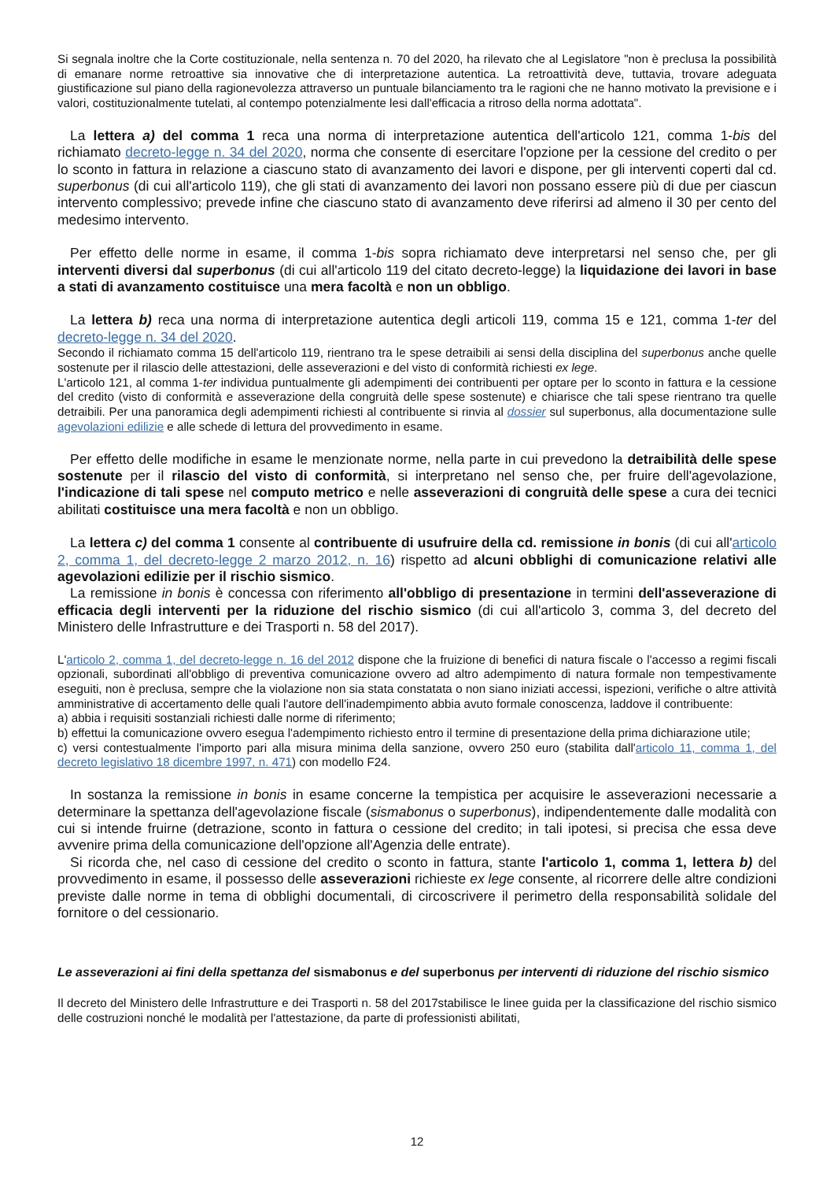Si segnala inoltre che la Corte costituzionale, nella sentenza n. 70 del 2020, ha rilevato che al Legislatore "non è preclusa la possibilità di emanare norme retroattive sia innovative che di interpretazione autentica. La retroattività deve, tuttavia, trovare adeguata giustificazione sul piano della ragionevolezza attraverso un puntuale bilanciamento tra le ragioni che ne hanno motivato la previsione e i valori, costituzionalmente tutelati, al contempo potenzialmente lesi dall'efficacia a ritroso della norma adottata".
La lettera a) del comma 1 reca una norma di interpretazione autentica dell'articolo 121, comma 1-bis del richiamato decreto-legge n. 34 del 2020, norma che consente di esercitare l'opzione per la cessione del credito o per lo sconto in fattura in relazione a ciascuno stato di avanzamento dei lavori e dispone, per gli interventi coperti dal cd. superbonus (di cui all'articolo 119), che gli stati di avanzamento dei lavori non possano essere più di due per ciascun intervento complessivo; prevede infine che ciascuno stato di avanzamento deve riferirsi ad almeno il 30 per cento del medesimo intervento.
Per effetto delle norme in esame, il comma 1-bis sopra richiamato deve interpretarsi nel senso che, per gli interventi diversi dal superbonus (di cui all'articolo 119 del citato decreto-legge) la liquidazione dei lavori in base a stati di avanzamento costituisce una mera facoltà e non un obbligo.
La lettera b) reca una norma di interpretazione autentica degli articoli 119, comma 15 e 121, comma 1-ter del decreto-legge n. 34 del 2020.
Secondo il richiamato comma 15 dell'articolo 119, rientrano tra le spese detraibili ai sensi della disciplina del superbonus anche quelle sostenute per il rilascio delle attestazioni, delle asseverazioni e del visto di conformità richiesti ex lege.
L'articolo 121, al comma 1-ter individua puntualmente gli adempimenti dei contribuenti per optare per lo sconto in fattura e la cessione del credito (visto di conformità e asseverazione della congruità delle spese sostenute) e chiarisce che tali spese rientrano tra quelle detraibili. Per una panoramica degli adempimenti richiesti al contribuente si rinvia al dossier sul superbonus, alla documentazione sulle agevolazioni edilizie e alle schede di lettura del provvedimento in esame.
Per effetto delle modifiche in esame le menzionate norme, nella parte in cui prevedono la detraibilità delle spese sostenute per il rilascio del visto di conformità, si interpretano nel senso che, per fruire dell'agevolazione, l'indicazione di tali spese nel computo metrico e nelle asseverazioni di congruità delle spese a cura dei tecnici abilitati costituisce una mera facoltà e non un obbligo.
La lettera c) del comma 1 consente al contribuente di usufruire della cd. remissione in bonis (di cui all'articolo 2, comma 1, del decreto-legge 2 marzo 2012, n. 16) rispetto ad alcuni obblighi di comunicazione relativi alle agevolazioni edilizie per il rischio sismico.
La remissione in bonis è concessa con riferimento all'obbligo di presentazione in termini dell'asseverazione di efficacia degli interventi per la riduzione del rischio sismico (di cui all'articolo 3, comma 3, del decreto del Ministero delle Infrastrutture e dei Trasporti n. 58 del 2017).
L'articolo 2, comma 1, del decreto-legge n. 16 del 2012 dispone che la fruizione di benefici di natura fiscale o l'accesso a regimi fiscali opzionali, subordinati all'obbligo di preventiva comunicazione ovvero ad altro adempimento di natura formale non tempestivamente eseguiti, non è preclusa, sempre che la violazione non sia stata constatata o non siano iniziati accessi, ispezioni, verifiche o altre attività amministrative di accertamento delle quali l'autore dell'inadempimento abbia avuto formale conoscenza, laddove il contribuente:
a) abbia i requisiti sostanziali richiesti dalle norme di riferimento;
b) effettui la comunicazione ovvero esegua l'adempimento richiesto entro il termine di presentazione della prima dichiarazione utile;
c) versi contestualmente l'importo pari alla misura minima della sanzione, ovvero 250 euro (stabilita dall'articolo 11, comma 1, del decreto legislativo 18 dicembre 1997, n. 471) con modello F24.
In sostanza la remissione in bonis in esame concerne la tempistica per acquisire le asseverazioni necessarie a determinare la spettanza dell'agevolazione fiscale (sismabonus o superbonus), indipendentemente dalle modalità con cui si intende fruirne (detrazione, sconto in fattura o cessione del credito; in tali ipotesi, si precisa che essa deve avvenire prima della comunicazione dell'opzione all'Agenzia delle entrate).
Si ricorda che, nel caso di cessione del credito o sconto in fattura, stante l'articolo 1, comma 1, lettera b) del provvedimento in esame, il possesso delle asseverazioni richieste ex lege consente, al ricorrere delle altre condizioni previste dalle norme in tema di obblighi documentali, di circoscrivere il perimetro della responsabilità solidale del fornitore o del cessionario.
Le asseverazioni ai fini della spettanza del sismabonus e del superbonus per interventi di riduzione del rischio sismico
Il decreto del Ministero delle Infrastrutture e dei Trasporti n. 58 del 2017stabilisce le linee guida per la classificazione del rischio sismico delle costruzioni nonché le modalità per l'attestazione, da parte di professionisti abilitati,
12